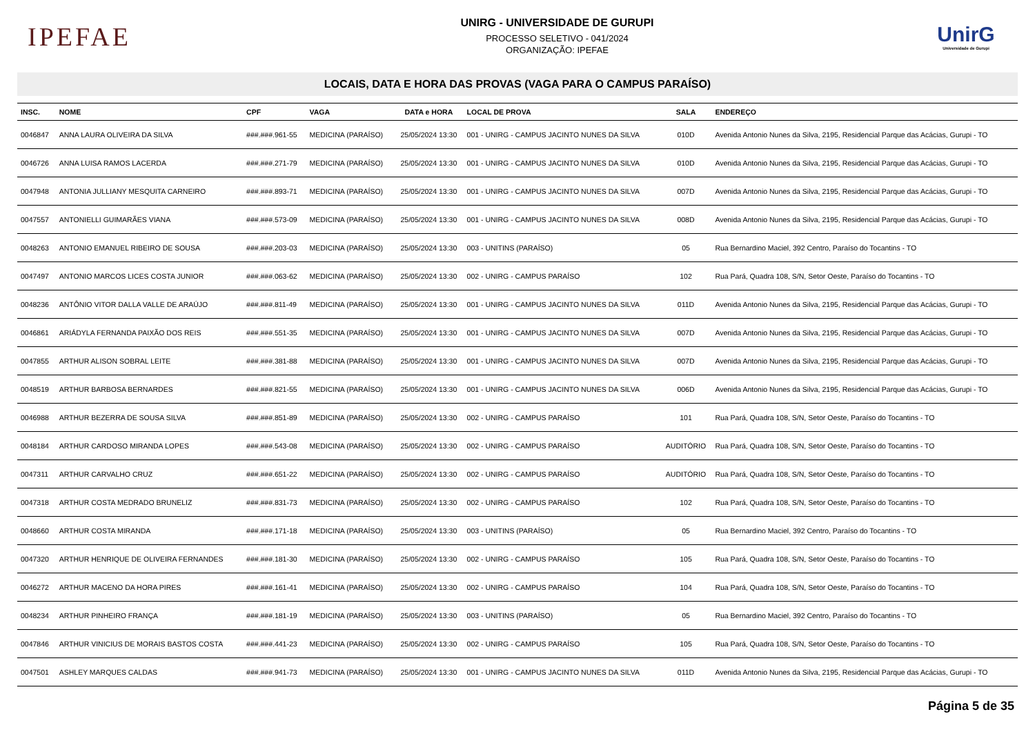IPEFAE
UNIRG - UNIVERSIDADE DE GURUPI
PROCESSO SELETIVO - 041/2024
ORGANIZAÇÃO: IPEFAE
UnirG
Universidade de Gurupi
LOCAIS, DATA E HORA DAS PROVAS (VAGA PARA O CAMPUS PARAÍSO)
| INSC. | NOME | CPF | VAGA | DATA e HORA | LOCAL DE PROVA | SALA | ENDEREÇO |
| --- | --- | --- | --- | --- | --- | --- | --- |
| 0046847 | ANNA LAURA OLIVEIRA DA SILVA | ###.###.961-55 | MEDICINA (PARAÍSO) | 25/05/2024 13:30 | 001 - UNIRG - CAMPUS JACINTO NUNES DA SILVA | 010D | Avenida Antonio Nunes da Silva, 2195, Residencial Parque das Acácias, Gurupi - TO |
| 0046726 | ANNA LUISA RAMOS LACERDA | ###.###.271-79 | MEDICINA (PARAÍSO) | 25/05/2024 13:30 | 001 - UNIRG - CAMPUS JACINTO NUNES DA SILVA | 010D | Avenida Antonio Nunes da Silva, 2195, Residencial Parque das Acácias, Gurupi - TO |
| 0047948 | ANTONIA JULLIANY MESQUITA CARNEIRO | ###.###.893-71 | MEDICINA (PARAÍSO) | 25/05/2024 13:30 | 001 - UNIRG - CAMPUS JACINTO NUNES DA SILVA | 007D | Avenida Antonio Nunes da Silva, 2195, Residencial Parque das Acácias, Gurupi - TO |
| 0047557 | ANTONIELLI GUIMARÃES VIANA | ###.###.573-09 | MEDICINA (PARAÍSO) | 25/05/2024 13:30 | 001 - UNIRG - CAMPUS JACINTO NUNES DA SILVA | 008D | Avenida Antonio Nunes da Silva, 2195, Residencial Parque das Acácias, Gurupi - TO |
| 0048263 | ANTONIO EMANUEL RIBEIRO DE SOUSA | ###.###.203-03 | MEDICINA (PARAÍSO) | 25/05/2024 13:30 | 003 - UNITINS (PARAÍSO) | 05 | Rua Bernardino Maciel, 392 Centro, Paraíso do Tocantins - TO |
| 0047497 | ANTONIO MARCOS LICES COSTA JUNIOR | ###.###.063-62 | MEDICINA (PARAÍSO) | 25/05/2024 13:30 | 002 - UNIRG - CAMPUS PARAÍSO | 102 | Rua Pará, Quadra 108, S/N, Setor Oeste, Paraíso do Tocantins - TO |
| 0048236 | ANTÔNIO VITOR DALLA VALLE DE ARAÚJO | ###.###.811-49 | MEDICINA (PARAÍSO) | 25/05/2024 13:30 | 001 - UNIRG - CAMPUS JACINTO NUNES DA SILVA | 011D | Avenida Antonio Nunes da Silva, 2195, Residencial Parque das Acácias, Gurupi - TO |
| 0046861 | ARIÁDYLA FERNANDA PAIXÃO DOS REIS | ###.###.551-35 | MEDICINA (PARAÍSO) | 25/05/2024 13:30 | 001 - UNIRG - CAMPUS JACINTO NUNES DA SILVA | 007D | Avenida Antonio Nunes da Silva, 2195, Residencial Parque das Acácias, Gurupi - TO |
| 0047855 | ARTHUR ALISON SOBRAL LEITE | ###.###.381-88 | MEDICINA (PARAÍSO) | 25/05/2024 13:30 | 001 - UNIRG - CAMPUS JACINTO NUNES DA SILVA | 007D | Avenida Antonio Nunes da Silva, 2195, Residencial Parque das Acácias, Gurupi - TO |
| 0048519 | ARTHUR BARBOSA BERNARDES | ###.###.821-55 | MEDICINA (PARAÍSO) | 25/05/2024 13:30 | 001 - UNIRG - CAMPUS JACINTO NUNES DA SILVA | 006D | Avenida Antonio Nunes da Silva, 2195, Residencial Parque das Acácias, Gurupi - TO |
| 0046988 | ARTHUR BEZERRA DE SOUSA SILVA | ###.###.851-89 | MEDICINA (PARAÍSO) | 25/05/2024 13:30 | 002 - UNIRG - CAMPUS PARAÍSO | 101 | Rua Pará, Quadra 108, S/N, Setor Oeste, Paraíso do Tocantins - TO |
| 0048184 | ARTHUR CARDOSO MIRANDA LOPES | ###.###.543-08 | MEDICINA (PARAÍSO) | 25/05/2024 13:30 | 002 - UNIRG - CAMPUS PARAÍSO | AUDITÓRIO | Rua Pará, Quadra 108, S/N, Setor Oeste, Paraíso do Tocantins - TO |
| 0047311 | ARTHUR CARVALHO CRUZ | ###.###.651-22 | MEDICINA (PARAÍSO) | 25/05/2024 13:30 | 002 - UNIRG - CAMPUS PARAÍSO | AUDITÓRIO | Rua Pará, Quadra 108, S/N, Setor Oeste, Paraíso do Tocantins - TO |
| 0047318 | ARTHUR COSTA MEDRADO BRUNELIZ | ###.###.831-73 | MEDICINA (PARAÍSO) | 25/05/2024 13:30 | 002 - UNIRG - CAMPUS PARAÍSO | 102 | Rua Pará, Quadra 108, S/N, Setor Oeste, Paraíso do Tocantins - TO |
| 0048660 | ARTHUR COSTA MIRANDA | ###.###.171-18 | MEDICINA (PARAÍSO) | 25/05/2024 13:30 | 003 - UNITINS (PARAÍSO) | 05 | Rua Bernardino Maciel, 392 Centro, Paraíso do Tocantins - TO |
| 0047320 | ARTHUR HENRIQUE DE OLIVEIRA FERNANDES | ###.###.181-30 | MEDICINA (PARAÍSO) | 25/05/2024 13:30 | 002 - UNIRG - CAMPUS PARAÍSO | 105 | Rua Pará, Quadra 108, S/N, Setor Oeste, Paraíso do Tocantins - TO |
| 0046272 | ARTHUR MACENO DA HORA PIRES | ###.###.161-41 | MEDICINA (PARAÍSO) | 25/05/2024 13:30 | 002 - UNIRG - CAMPUS PARAÍSO | 104 | Rua Pará, Quadra 108, S/N, Setor Oeste, Paraíso do Tocantins - TO |
| 0048234 | ARTHUR PINHEIRO FRANÇA | ###.###.181-19 | MEDICINA (PARAÍSO) | 25/05/2024 13:30 | 003 - UNITINS (PARAÍSO) | 05 | Rua Bernardino Maciel, 392 Centro, Paraíso do Tocantins - TO |
| 0047846 | ARTHUR VINICIUS DE MORAIS BASTOS COSTA | ###.###.441-23 | MEDICINA (PARAÍSO) | 25/05/2024 13:30 | 002 - UNIRG - CAMPUS PARAÍSO | 105 | Rua Pará, Quadra 108, S/N, Setor Oeste, Paraíso do Tocantins - TO |
| 0047501 | ASHLEY MARQUES CALDAS | ###.###.941-73 | MEDICINA (PARAÍSO) | 25/05/2024 13:30 | 001 - UNIRG - CAMPUS JACINTO NUNES DA SILVA | 011D | Avenida Antonio Nunes da Silva, 2195, Residencial Parque das Acácias, Gurupi - TO |
Página 5 de 35